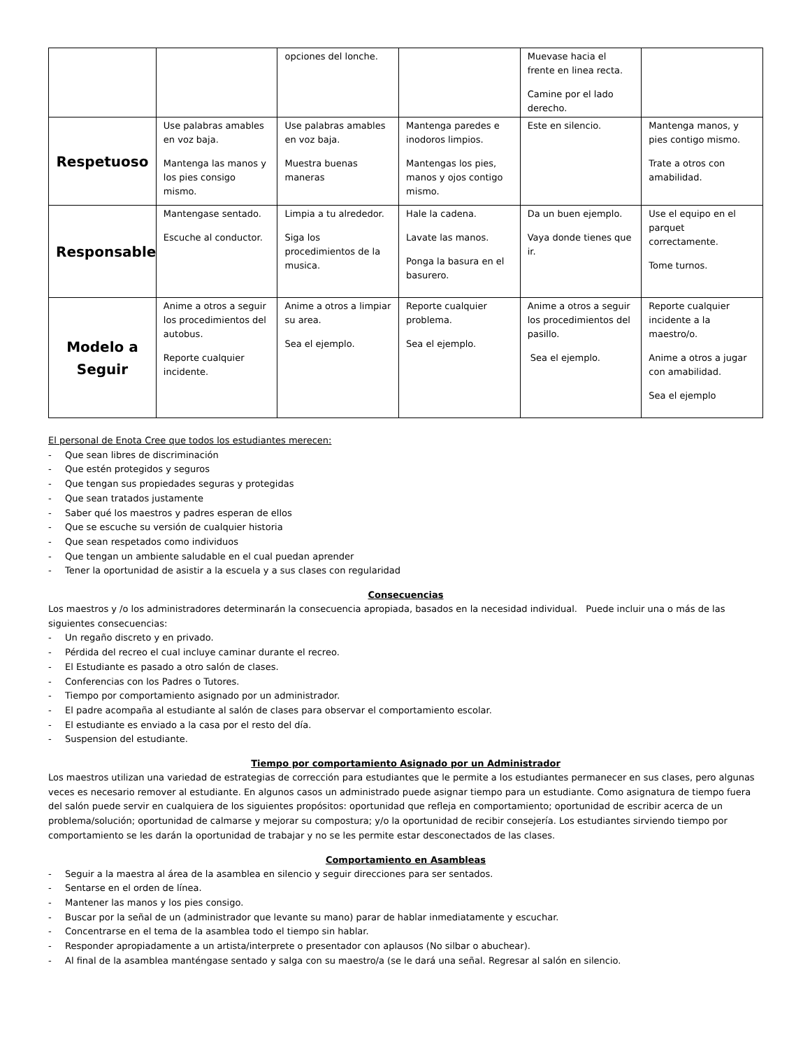| | | opciones del lonche. | | Muevase hacia el frente en linea recta. Camine por el lado derecho. | |
| Respetuoso | Use palabras amables en voz baja. Mantenga las manos y los pies consigo mismo. | Use palabras amables en voz baja. Muestra buenas maneras | Mantenga paredes e inodoros limpios. Mantengas los pies, manos y ojos contigo mismo. | Este en silencio. | Mantenga manos, y pies contigo mismo. Trate a otros con amabilidad. |
| Responsable | Mantengase sentado. Escuche al conductor. | Limpia a tu alrededor. Siga los procedimientos de la musica. | Hale la cadena. Lavate las manos. Ponga la basura en el basurero. | Da un buen ejemplo. Vaya donde tienes que ir. | Use el equipo en el parquet correctamente. Tome turnos. |
| Modelo a Seguir | Anime a otros a seguir los procedimientos del autobus. Reporte cualquier incidente. | Anime a otros a limpiar su area. Sea el ejemplo. | Reporte cualquier problema. Sea el ejemplo. | Anime a otros a seguir los procedimientos del pasillo. Sea el ejemplo. | Reporte cualquier incidente a la maestro/o. Anime a otros a jugar con amabilidad. Sea el ejemplo |
El personal de Enota Cree que todos los estudiantes merecen:
- Que sean libres de discriminación
- Que estén protegidos y seguros
- Que tengan sus propiedades seguras y protegidas
- Que sean tratados justamente
- Saber qué los maestros y padres esperan de ellos
- Que se escuche su versión de cualquier historia
- Que sean respetados como individuos
- Que tengan un ambiente saludable en el cual puedan aprender
- Tener la oportunidad de asistir a la escuela y a sus clases con regularidad
Consecuencias
Los maestros y /o los administradores determinarán la consecuencia apropiada, basados en la necesidad individual. Puede incluir una o más de las siguientes consecuencias:
- Un regaño discreto y en privado.
- Pérdida del recreo el cual incluye caminar durante el recreo.
- El Estudiante es pasado a otro salón de clases.
- Conferencias con los Padres o Tutores.
- Tiempo por comportamiento asignado por un administrador.
- El padre acompaña al estudiante al salón de clases para observar el comportamiento escolar.
- El estudiante es enviado a la casa por el resto del día.
- Suspension del estudiante.
Tiempo por comportamiento Asignado por un Administrador
Los maestros utilizan una variedad de estrategias de corrección para estudiantes que le permite a los estudiantes permanecer en sus clases, pero algunas veces es necesario remover al estudiante. En algunos casos un administrado puede asignar tiempo para un estudiante. Como asignatura de tiempo fuera del salón puede servir en cualquiera de los siguientes propósitos: oportunidad que refleja en comportamiento; oportunidad de escribir acerca de un problema/solución; oportunidad de calmarse y mejorar su compostura; y/o la oportunidad de recibir consejería. Los estudiantes sirviendo tiempo por comportamiento se les darán la oportunidad de trabajar y no se les permite estar desconectados de las clases.
Comportamiento en Asambleas
- Seguir a la maestra al área de la asamblea en silencio y seguir direcciones para ser sentados.
- Sentarse en el orden de línea.
- Mantener las manos y los pies consigo.
- Buscar por la señal de un (administrador que levante su mano) parar de hablar inmediatamente y escuchar.
- Concentrarse en el tema de la asamblea todo el tiempo sin hablar.
- Responder apropiadamente a un artista/interprete o presentador con aplausos (No silbar o abuchear).
- Al final de la asamblea manténgase sentado y salga con su maestro/a (se le dará una señal. Regresar al salón en silencio.